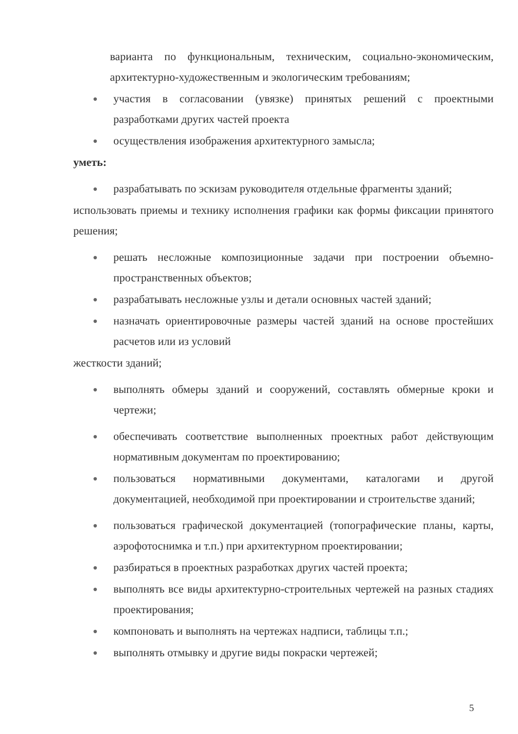варианта по функциональным, техническим, социально-экономическим, архитектурно-художественным и экологическим требованиям;
● участия в согласовании (увязке) принятых решений с проектными разработками других частей проекта
● осуществления изображения архитектурного замысла;
уметь:
● разрабатывать по эскизам руководителя отдельные фрагменты зданий;
использовать приемы и технику исполнения графики как формы фиксации принятого решения;
● решать несложные композиционные задачи при построении объемно-пространственных объектов;
● разрабатывать несложные узлы и детали основных частей зданий;
● назначать ориентировочные размеры частей зданий на основе простейших расчетов или из условий
жесткости зданий;
● выполнять обмеры зданий и сооружений, составлять обмерные кроки и чертежи;
● обеспечивать соответствие выполненных проектных работ действующим нормативным документам по проектированию;
● пользоваться нормативными документами, каталогами и другой документацией, необходимой при проектировании и строительстве зданий;
● пользоваться графической документацией (топографические планы, карты, аэрофотоснимка и т.п.) при архитектурном проектировании;
● разбираться в проектных разработках других частей проекта;
● выполнять все виды архитектурно-строительных чертежей на разных стадиях проектирования;
● компоновать и выполнять на чертежах надписи, таблицы т.п.;
● выполнять отмывку и другие виды покраски чертежей;
5